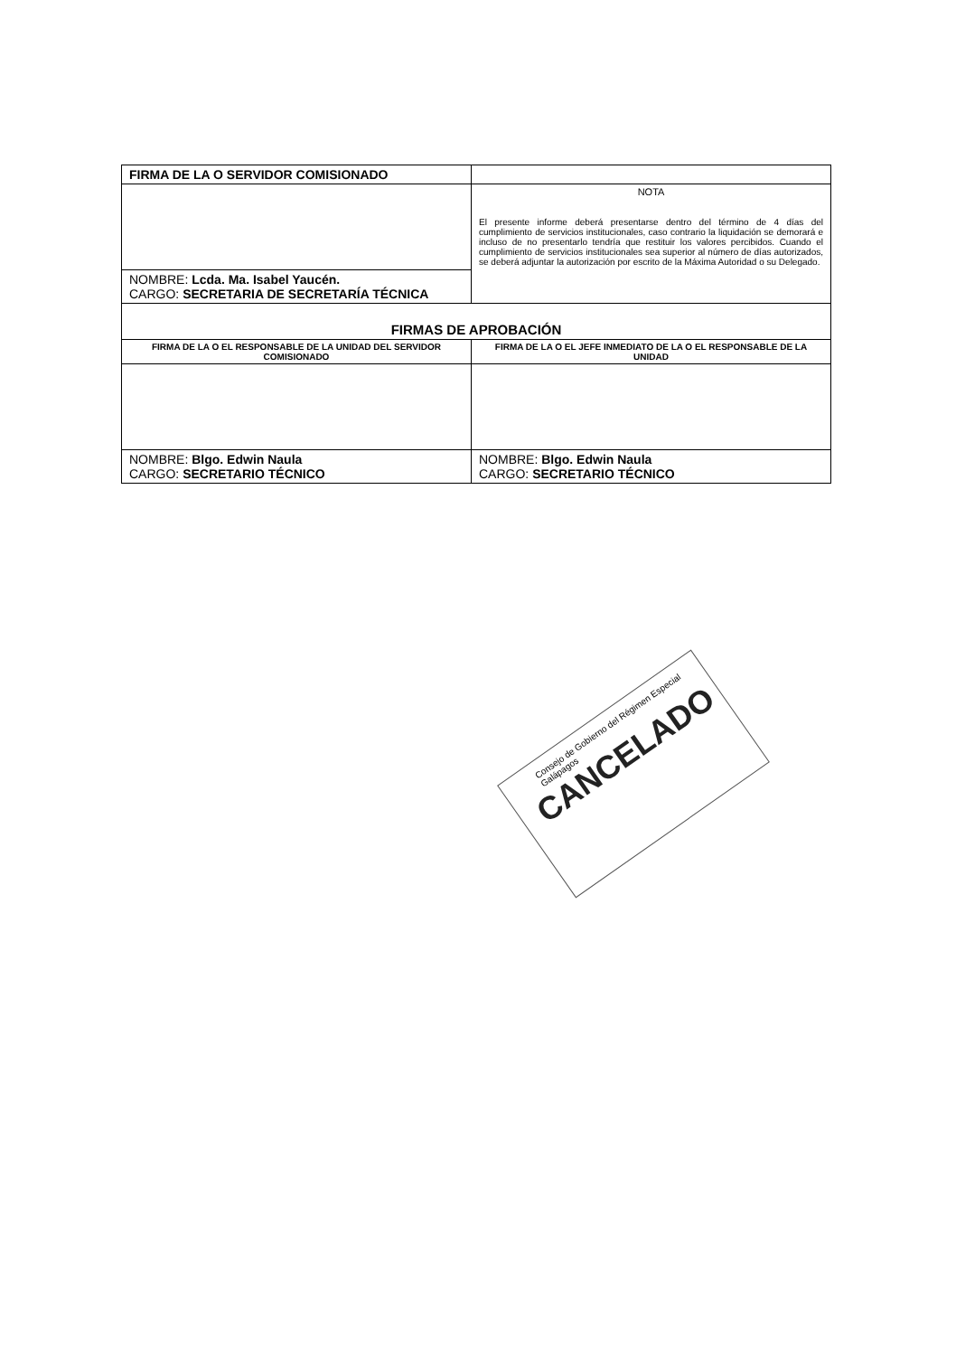| FIRMA DE LA O SERVIDOR COMISIONADO | |
| | NOTA El presente informe deberá presentarse dentro del término de 4 días del cumplimiento de servicios institucionales, caso contrario la liquidación se demorará e incluso de no presentarlo tendría que restituir los valores percibidos. Cuando el cumplimiento de servicios institucionales sea superior al número de días autorizados, se deberá adjuntar la autorización por escrito de la Máxima Autoridad o su Delegado. |
| NOMBRE: Lcda. Ma. Isabel Yaucén. CARGO: SECRETARIA DE SECRETARÍA TÉCNICA | |
| FIRMAS DE APROBACIÓN | |
| FIRMA DE LA O EL RESPONSABLE DE LA UNIDAD DEL SERVIDOR COMISIONADO | FIRMA DE LA O EL JEFE INMEDIATO DE LA O EL RESPONSABLE DE LA UNIDAD |
| NOMBRE: Blgo. Edwin Naula CARGO: SECRETARIO TÉCNICO | NOMBRE: Blgo. Edwin Naula CARGO: SECRETARIO TÉCNICO |
Consejo de Gobierno del Régimen Especial Galápagos
CANCELADO